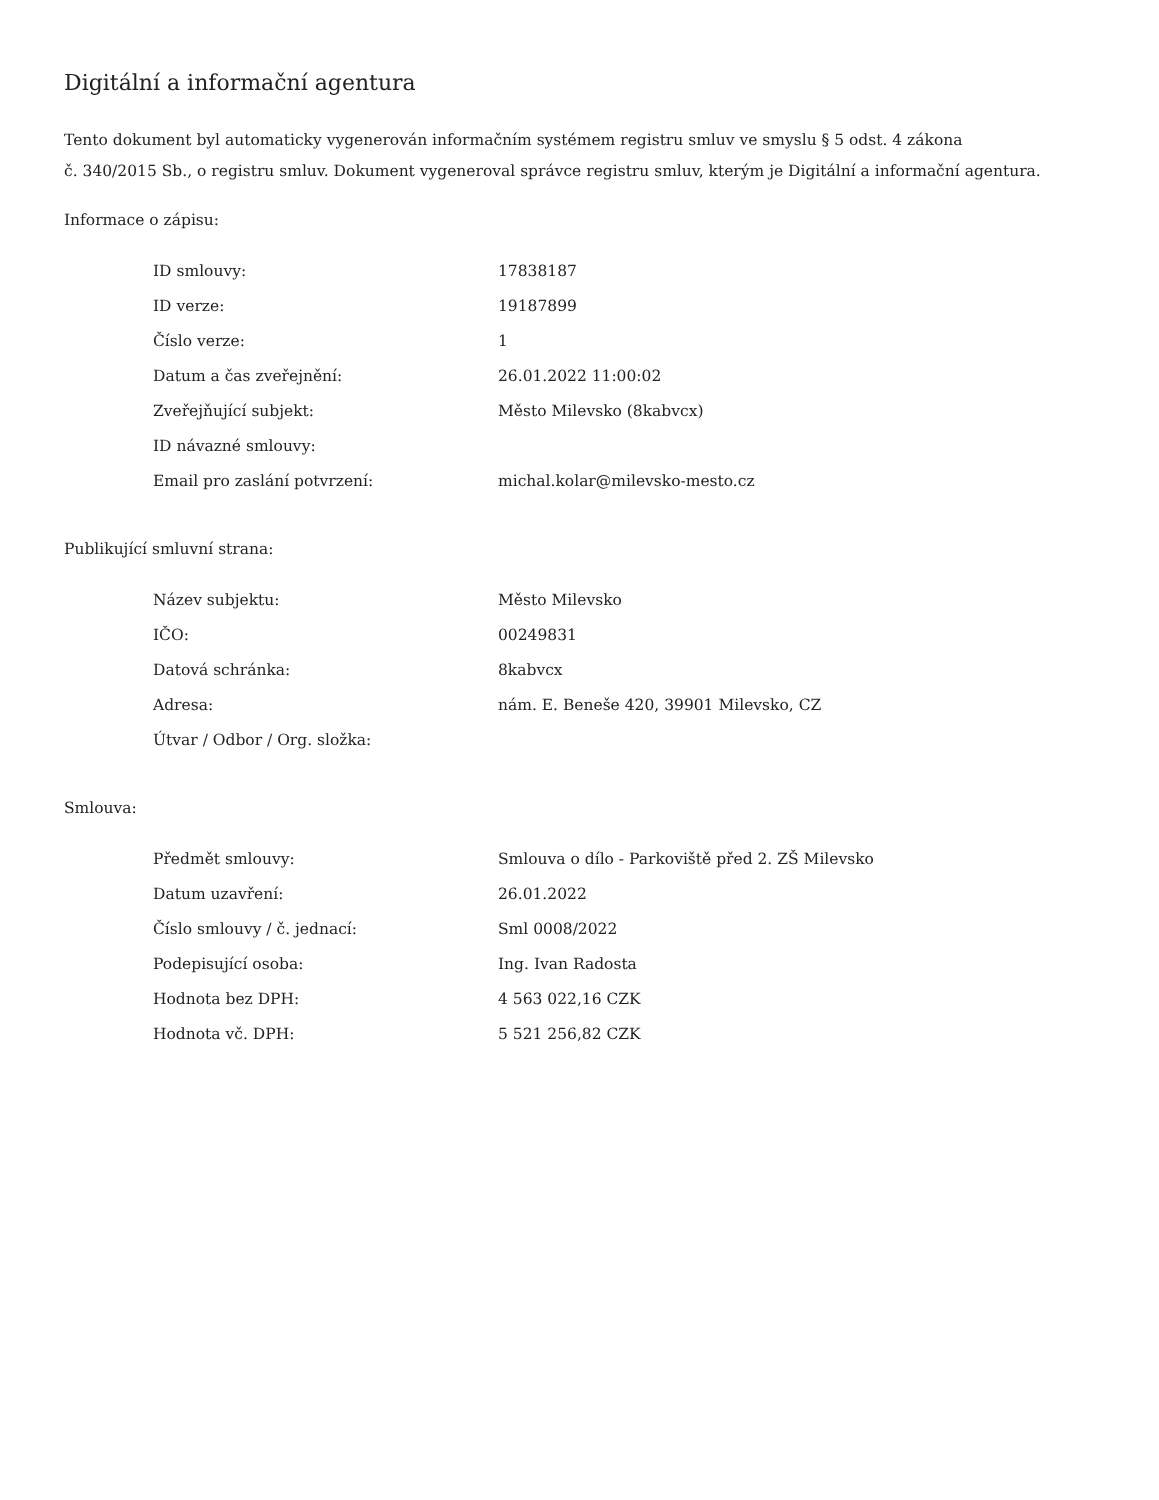Digitální a informační agentura
Tento dokument byl automaticky vygenerován informačním systémem registru smluv ve smyslu § 5 odst. 4 zákona
č. 340/2015 Sb., o registru smluv. Dokument vygeneroval správce registru smluv, kterým je Digitální a informační agentura.
Informace o zápisu:
| ID smlouvy: | 17838187 |
| ID verze: | 19187899 |
| Číslo verze: | 1 |
| Datum a čas zveřejnění: | 26.01.2022 11:00:02 |
| Zveřejňující subjekt: | Město Milevsko (8kabvcx) |
| ID návazné smlouvy: | |
| Email pro zaslání potvrzení: | michal.kolar@milevsko-mesto.cz |
Publikující smluvní strana:
| Název subjektu: | Město Milevsko |
| IČO: | 00249831 |
| Datová schránka: | 8kabvcx |
| Adresa: | nám. E. Beneše 420, 39901 Milevsko, CZ |
| Útvar / Odbor / Org. složka: | |
Smlouva:
| Předmět smlouvy: | Smlouva o dílo - Parkoviště před 2. ZŠ Milevsko |
| Datum uzavření: | 26.01.2022 |
| Číslo smlouvy / č. jednací: | Sml 0008/2022 |
| Podepisující osoba: | Ing. Ivan Radosta |
| Hodnota bez DPH: | 4 563 022,16 CZK |
| Hodnota vč. DPH: | 5 521 256,82 CZK |